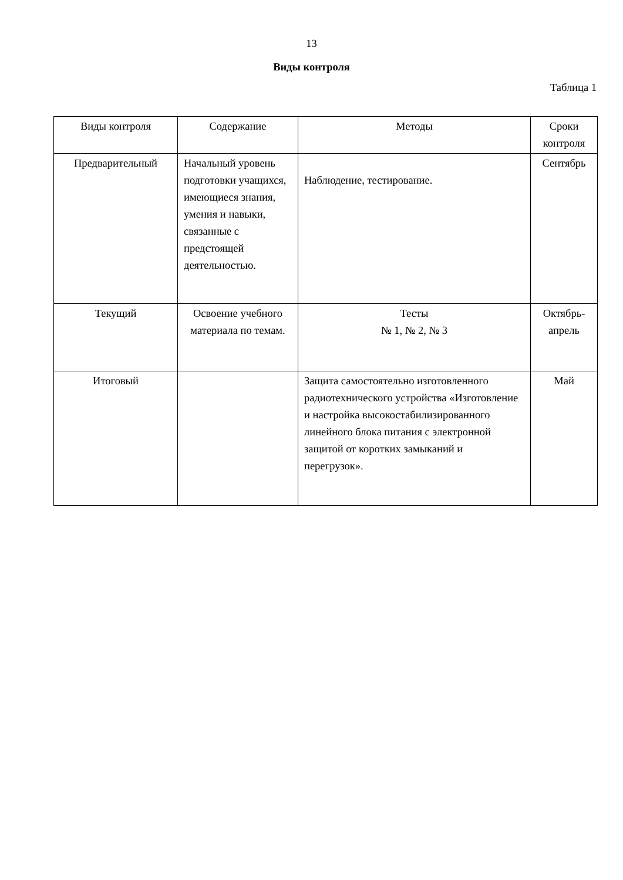13
Виды контроля
Таблица 1
| Виды контроля | Содержание | Методы | Сроки контроля |
| Предварительный | Начальный уровень подготовки учащихся, имеющиеся знания, умения и навыки, связанные с предстоящей деятельностью. | Наблюдение, тестирование. | Сентябрь |
| Текущий | Освоение учебного материала по темам. | Тесты № 1, № 2, № 3 | Октябрь-апрель |
| Итоговый | | Защита самостоятельно изготовленного радиотехнического устройства «Изготовление и настройка высокостабилизированного линейного блока питания с электронной защитой от коротких замыканий и перегрузок». | Май |